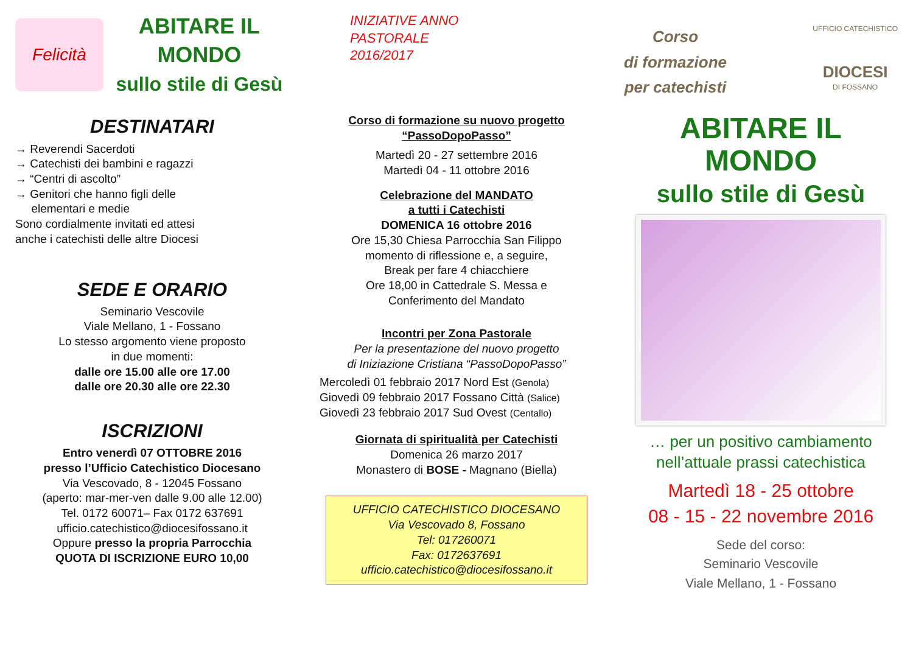Felicità
ABITARE IL MONDO
sullo stile di Gesù
DESTINATARI
→ Reverendi Sacerdoti
→ Catechisti dei bambini e ragazzi
→ “Centri di ascolto”
→ Genitori che hanno figli delle
elementari e medie
Sono cordialmente invitati ed attesi
anche i catechisti delle altre Diocesi
SEDE E ORARIO
Seminario Vescovile
Viale Mellano, 1 - Fossano
Lo stesso argomento viene proposto
in due momenti:
dalle ore 15.00 alle ore 17.00
dalle ore 20.30 alle ore 22.30
ISCRIZIONI
Entro venerdì 07 OTTOBRE 2016
presso l’Ufficio Catechistico Diocesano
Via Vescovado, 8 - 12045 Fossano
(aperto: mar-mer-ven dalle 9.00 alle 12.00)
Tel. 0172 60071– Fax 0172 637691
ufficio.catechistico@diocesifossano.it
Oppure presso la propria Parrocchia
QUOTA DI ISCRIZIONE EURO 10,00
INIZIATIVE ANNO
PASTORALE
2016/2017
Corso di formazione su nuovo progetto
“PassoDopoPasso”
Martedì 20 - 27 settembre 2016
Martedì 04 - 11 ottobre 2016
Celebrazione del MANDATO
a tutti i Catechisti
DOMENICA 16 ottobre 2016
Ore 15,30 Chiesa Parrocchia San Filippo
momento di riflessione e, a seguire,
Break per fare 4 chiacchiere
Ore 18,00 in Cattedrale S. Messa e
Conferimento del Mandato
Incontri per Zona Pastorale
Per la presentazione del nuovo progetto
di Iniziazione Cristiana “PassoDopoPasso”
Mercoledì 01 febbraio 2017 Nord Est (Genola)
Giovedì 09 febbraio 2017 Fossano Città (Salice)
Giovedì 23 febbraio 2017 Sud Ovest (Centallo)
Giornata di spiritualità per Catechisti
Domenica 26 marzo 2017
Monastero di BOSE - Magnano (Biella)
UFFICIO CATECHISTICO DIOCESANO
Via Vescovado 8, Fossano
Tel: 017260071
Fax: 0172637691
ufficio.catechistico@diocesifossano.it
Corso
di formazione
per catechisti
UFFICIO CATECHISTICO
DIOCESI
DI FOSSANO
ABITARE IL MONDO
sullo stile di Gesù
… per un positivo cambiamento
nell’attuale prassi catechistica
Martedì 18 - 25 ottobre
08 - 15 - 22 novembre 2016
Sede del corso:
Seminario Vescovile
Viale Mellano, 1 - Fossano